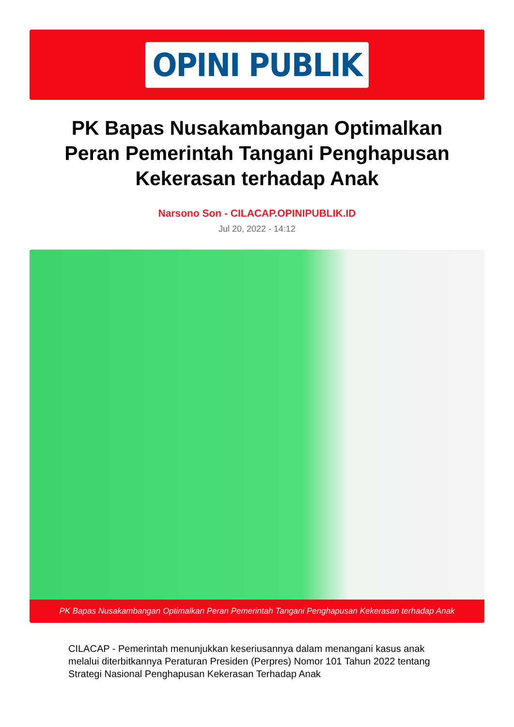OPINI PUBLIK
PK Bapas Nusakambangan Optimalkan Peran Pemerintah Tangani Penghapusan Kekerasan terhadap Anak
Narsono Son - CILACAP.OPINIPUBLIK.ID
Jul 20, 2022 - 14:12
PK Bapas Nusakambangan Optimalkan Peran Pemerintah Tangani Penghapusan Kekerasan terhadap Anak
CILACAP - Pemerintah menunjukkan keseriusannya dalam menangani kasus anak melalui diterbitkannya Peraturan Presiden (Perpres) Nomor 101 Tahun 2022 tentang Strategi Nasional Penghapusan Kekerasan Terhadap Anak